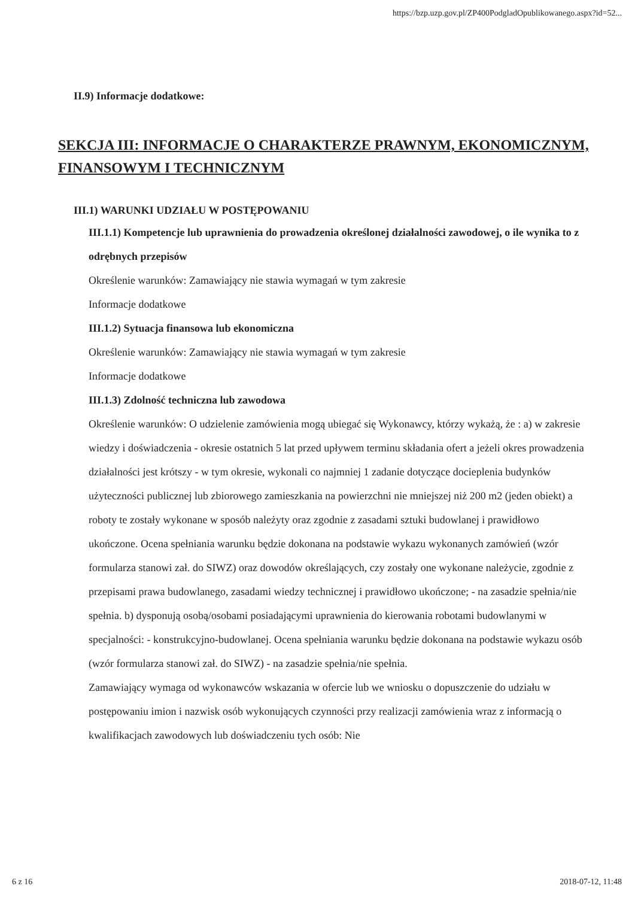https://bzp.uzp.gov.pl/ZP400PodgladOpublikowanego.aspx?id=52...
II.9) Informacje dodatkowe:
SEKCJA III: INFORMACJE O CHARAKTERZE PRAWNYM, EKONOMICZNYM, FINANSOWYM I TECHNICZNYM
III.1) WARUNKI UDZIAŁU W POSTĘPOWANIU
III.1.1) Kompetencje lub uprawnienia do prowadzenia określonej działalności zawodowej, o ile wynika to z odrębnych przepisów
Określenie warunków: Zamawiający nie stawia wymagań w tym zakresie
Informacje dodatkowe
III.1.2) Sytuacja finansowa lub ekonomiczna
Określenie warunków: Zamawiający nie stawia wymagań w tym zakresie
Informacje dodatkowe
III.1.3) Zdolność techniczna lub zawodowa
Określenie warunków: O udzielenie zamówienia mogą ubiegać się Wykonawcy, którzy wykażą, że : a) w zakresie wiedzy i doświadczenia - okresie ostatnich 5 lat przed upływem terminu składania ofert a jeżeli okres prowadzenia działalności jest krótszy - w tym okresie, wykonali co najmniej 1 zadanie dotyczące docieplenia budynków użyteczności publicznej lub zbiorowego zamieszkania na powierzchni nie mniejszej niż 200 m2 (jeden obiekt) a roboty te zostały wykonane w sposób należyty oraz zgodnie z zasadami sztuki budowlanej i prawidłowo ukończone. Ocena spełniania warunku będzie dokonana na podstawie wykazu wykonanych zamówień (wzór formularza stanowi zał. do SIWZ) oraz dowodów określających, czy zostały one wykonane należycie, zgodnie z przepisami prawa budowlanego, zasadami wiedzy technicznej i prawidłowo ukończone; - na zasadzie spełnia/nie spełnia. b) dysponują osobą/osobami posiadającymi uprawnienia do kierowania robotami budowlanymi w specjalności: - konstrukcyjno-budowlanej. Ocena spełniania warunku będzie dokonana na podstawie wykazu osób (wzór formularza stanowi zał. do SIWZ) - na zasadzie spełnia/nie spełnia.
Zamawiający wymaga od wykonawców wskazania w ofercie lub we wniosku o dopuszczenie do udziału w postępowaniu imion i nazwisk osób wykonujących czynności przy realizacji zamówienia wraz z informacją o kwalifikacjach zawodowych lub doświadczeniu tych osób: Nie
6 z 16 2018-07-12, 11:48